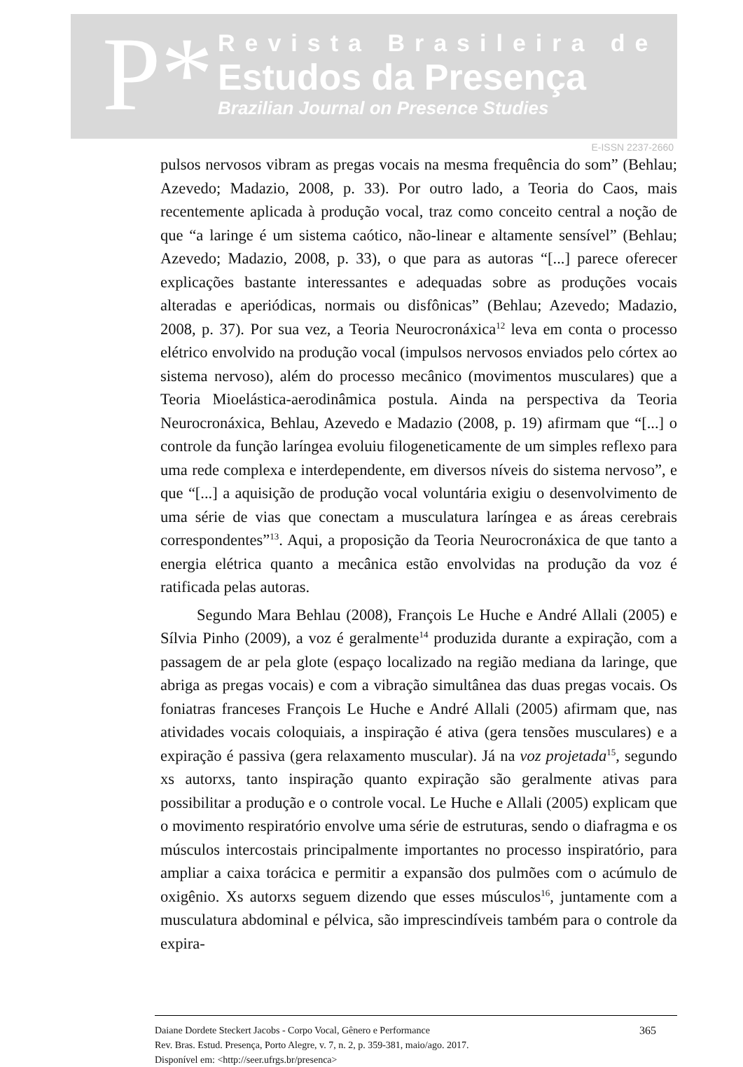P*
Revista Brasileira de
Estudos da Presença
Brazilian Journal on Presence Studies
E-ISSN 2237-2660
pulsos nervosos vibram as pregas vocais na mesma frequência do som” (Behlau; Azevedo; Madazio, 2008, p. 33). Por outro lado, a Teoria do Caos, mais recentemente aplicada à produção vocal, traz como conceito central a noção de que “a laringe é um sistema caótico, não-linear e altamente sensível” (Behlau; Azevedo; Madazio, 2008, p. 33), o que para as autoras “[...] parece oferecer explicações bastante interessantes e adequadas sobre as produções vocais alteradas e aperiódicas, normais ou disfônicas” (Behlau; Azevedo; Madazio, 2008, p. 37). Por sua vez, a Teoria Neurocronáxica<sup>12</sup> leva em conta o processo elétrico envolvido na produção vocal (impulsos nervosos enviados pelo córtex ao sistema nervoso), além do processo mecânico (movimentos musculares) que a Teoria Mioelástica-aerodinâmica postula. Ainda na perspectiva da Teoria Neurocronáxica, Behlau, Azevedo e Madazio (2008, p. 19) afirmam que “[...] o controle da função laríngea evoluiu filogeneticamente de um simples reflexo para uma rede complexa e interdependente, em diversos níveis do sistema nervoso”, e que “[...] a aquisição de produção vocal voluntária exigiu o desenvolvimento de uma série de vias que conectam a musculatura laríngea e as áreas cerebrais correspondentes”<sup>13</sup>. Aqui, a proposição da Teoria Neurocronáxica de que tanto a energia elétrica quanto a mecânica estão envolvidas na produção da voz é ratificada pelas autoras.
Segundo Mara Behlau (2008), François Le Huche e André Allali (2005) e Sílvia Pinho (2009), a voz é geralmente<sup>14</sup> produzida durante a expiração, com a passagem de ar pela glote (espaço localizado na região mediana da laringe, que abriga as pregas vocais) e com a vibração simultânea das duas pregas vocais. Os foniatras franceses François Le Huche e André Allali (2005) afirmam que, nas atividades vocais coloquiais, a inspiração é ativa (gera tensões musculares) e a expiração é passiva (gera relaxamento muscular). Já na voz projetada<sup>15</sup>, segundo xs autorxs, tanto inspiração quanto expiração são geralmente ativas para possibilitar a produção e o controle vocal. Le Huche e Allali (2005) explicam que o movimento respiratório envolve uma série de estruturas, sendo o diafragma e os músculos intercostais principalmente importantes no processo inspiratório, para ampliar a caixa torácica e permitir a expansão dos pulmões com o acúmulo de oxigênio. Xs autorxs seguem dizendo que esses músculos<sup>16</sup>, juntamente com a musculatura abdominal e pélvica, são imprescindíveis também para o controle da expira-
Daiane Dordete Steckert Jacobs - Corpo Vocal, Gênero e Performance
Rev. Bras. Estud. Presença, Porto Alegre, v. 7, n. 2, p. 359-381, maio/ago. 2017.
Disponível em: <http://seer.ufrgs.br/presenca>
365